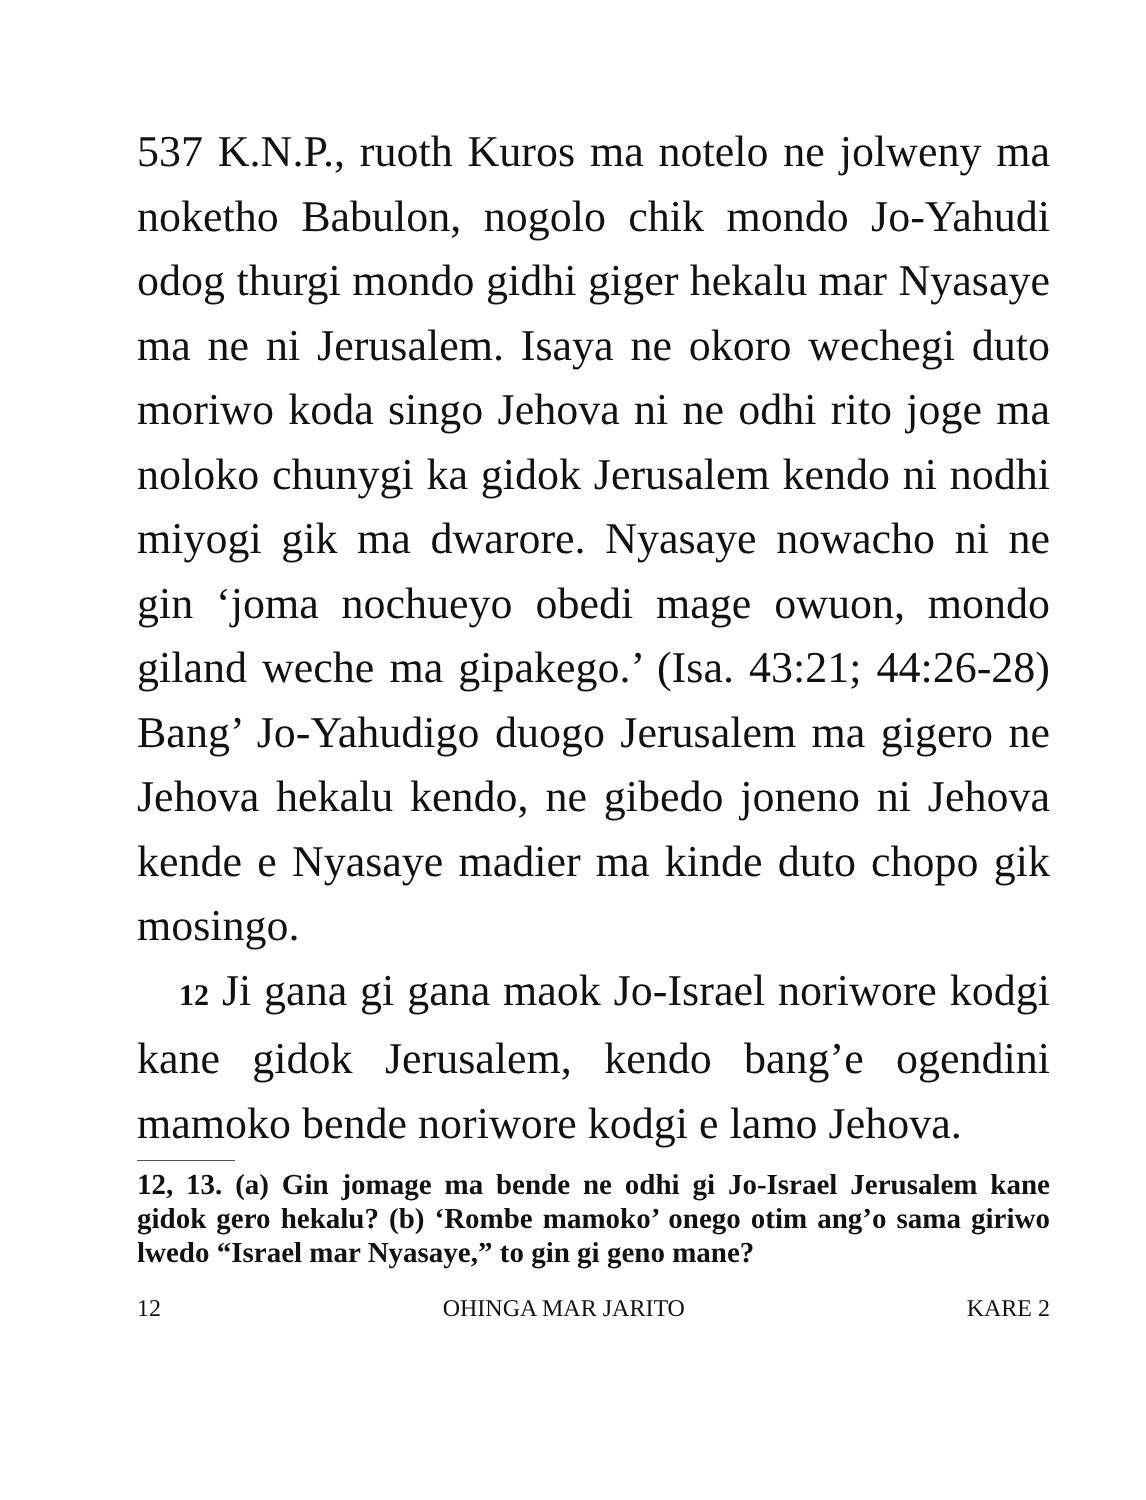537 K.N.P., ruoth Kuros ma notelo ne jolweny ma noketho Babulon, nogolo chik mondo Jo-Yahudi odog thurgi mondo gidhi giger hekalu mar Nyasaye ma ne ni Jerusalem. Isaya ne okoro wechegi duto moriwo koda singo Jehova ni ne odhi rito joge ma noloko chunygi ka gidok Jerusalem kendo ni nodhi miyogi gik ma dwarore. Nyasaye nowacho ni ne gin ‘joma nochueyo obedi mage owuon, mondo giland weche ma gipakego.’ (Isa. 43:21; 44:26-28) Bang’ Jo-Yahudigo duogo Jerusalem ma gigero ne Jehova hekalu kendo, ne gibedo joneno ni Jehova kende e Nyasaye madier ma kinde duto chopo gik mosingo.
12 Ji gana gi gana maok Jo-Israel noriwore kodgi kane gidok Jerusalem, kendo bang’e ogendini mamoko bende noriwore kodgi e lamo Jehova.
12, 13. (a) Gin jomage ma bende ne odhi gi Jo-Israel Jerusalem kane gidok gero hekalu? (b) ‘Rombe mamoko’ onego otim ang’o sama giriwo lwedo “Israel mar Nyasaye,” to gin gi geno mane?
12 OHINGA MAR JARITO KARE 2